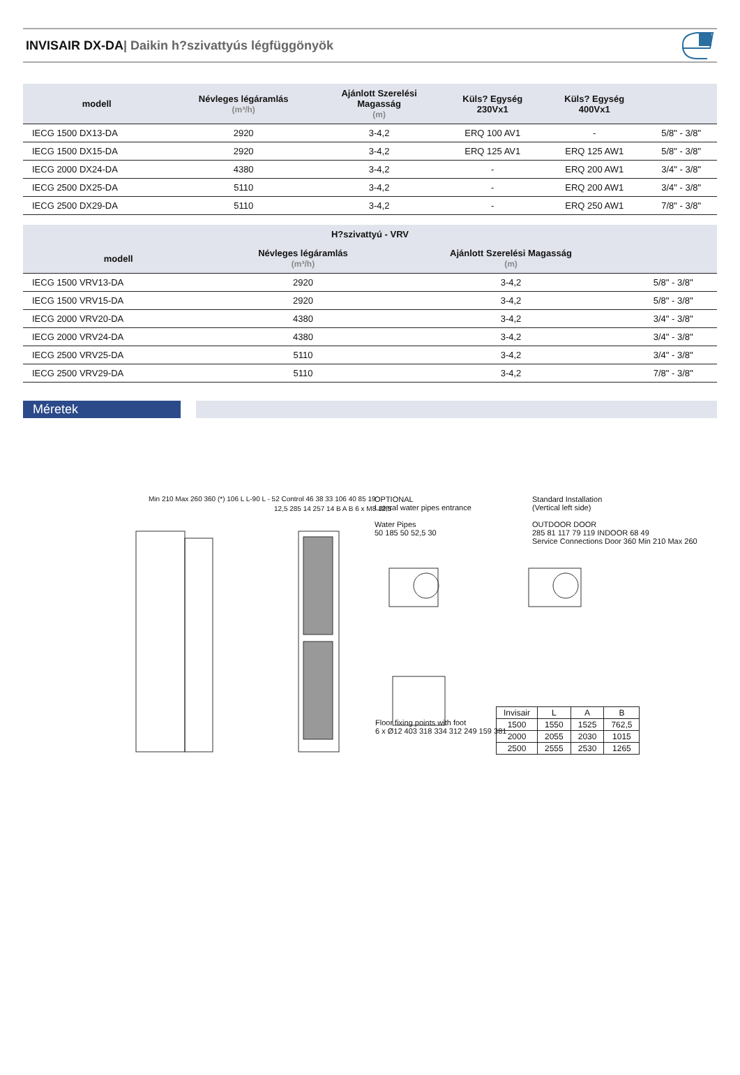INVISAIR DX-DA| Daikin h?szivattyús légfüggönyök
| modell | Névleges légáramlás (m³/h) | Ajánlott Szerelési Magasság (m) | Küls? Egység 230Vx1 | Küls? Egység 400Vx1 | |
| --- | --- | --- | --- | --- | --- |
| IECG 1500 DX13-DA | 2920 | 3-4,2 | ERQ 100 AV1 | - | 5/8" - 3/8" |
| IECG 1500 DX15-DA | 2920 | 3-4,2 | ERQ 125 AV1 | ERQ 125 AW1 | 5/8" - 3/8" |
| IECG 2000 DX24-DA | 4380 | 3-4,2 | - | ERQ 200 AW1 | 3/4" - 3/8" |
| IECG 2500 DX25-DA | 5110 | 3-4,2 | - | ERQ 200 AW1 | 3/4" - 3/8" |
| IECG 2500 DX29-DA | 5110 | 3-4,2 | - | ERQ 250 AW1 | 7/8" - 3/8" |
| H?szivattyú - VRV | | | |
| --- | --- | --- | --- |
| modell | Névleges légáramlás (m³/h) | Ajánlott Szerelési Magasság (m) | |
| IECG 1500 VRV13-DA | 2920 | 3-4,2 | 5/8" - 3/8" |
| IECG 1500 VRV15-DA | 2920 | 3-4,2 | 5/8" - 3/8" |
| IECG 2000 VRV20-DA | 4380 | 3-4,2 | 3/4" - 3/8" |
| IECG 2000 VRV24-DA | 4380 | 3-4,2 | 3/4" - 3/8" |
| IECG 2500 VRV25-DA | 5110 | 3-4,2 | 3/4" - 3/8" |
| IECG 2500 VRV29-DA | 5110 | 3-4,2 | 7/8" - 3/8" |
Méretek
Min 210 Max 260 360 (*) 106 L L-90 L - 52 Control 46 38 33 106 40 85 19
12,5 285 14 257 14 B A B 6 x M8 12,5
OPTIONAL
Lateral water pipes entrance
Water Pipes
50 185 50 52,5 30
Floor fixing points with foot
6 x Ø12 403 318 334 312 249 159 381
Standard Installation
(Vertical left side)
OUTDOOR DOOR
285 81 117 79 119 INDOOR 68 49
Service Connections Door 360 Min 210 Max 260
| Invisair | L | A | B |
| 1500 | 1550 | 1525 | 762,5 |
| 2000 | 2055 | 2030 | 1015 |
| 2500 | 2555 | 2530 | 1265 |